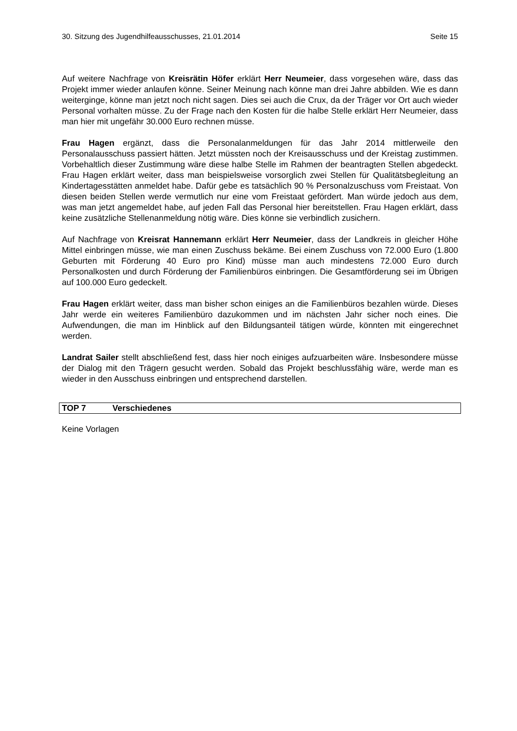30. Sitzung des Jugendhilfeausschusses, 21.01.2014 Seite 15
Auf weitere Nachfrage von Kreisrätin Höfer erklärt Herr Neumeier, dass vorgesehen wäre, dass das Projekt immer wieder anlaufen könne. Seiner Meinung nach könne man drei Jahre abbilden. Wie es dann weiterginge, könne man jetzt noch nicht sagen. Dies sei auch die Crux, da der Träger vor Ort auch wieder Personal vorhalten müsse. Zu der Frage nach den Kosten für die halbe Stelle erklärt Herr Neumeier, dass man hier mit ungefähr 30.000 Euro rechnen müsse.
Frau Hagen ergänzt, dass die Personalanmeldungen für das Jahr 2014 mittlerweile den Personalausschuss passiert hätten. Jetzt müssten noch der Kreisausschuss und der Kreistag zustimmen. Vorbehaltlich dieser Zustimmung wäre diese halbe Stelle im Rahmen der beantragten Stellen abgedeckt. Frau Hagen erklärt weiter, dass man beispielsweise vorsorglich zwei Stellen für Qualitätsbegleitung an Kindertagesstätten anmeldet habe. Dafür gebe es tatsächlich 90 % Personalzuschuss vom Freistaat. Von diesen beiden Stellen werde vermutlich nur eine vom Freistaat gefördert. Man würde jedoch aus dem, was man jetzt angemeldet habe, auf jeden Fall das Personal hier bereitstellen. Frau Hagen erklärt, dass keine zusätzliche Stellenanmeldung nötig wäre. Dies könne sie verbindlich zusichern.
Auf Nachfrage von Kreisrat Hannemann erklärt Herr Neumeier, dass der Landkreis in gleicher Höhe Mittel einbringen müsse, wie man einen Zuschuss bekäme. Bei einem Zuschuss von 72.000 Euro (1.800 Geburten mit Förderung 40 Euro pro Kind) müsse man auch mindestens 72.000 Euro durch Personalkosten und durch Förderung der Familienbüros einbringen. Die Gesamtförderung sei im Übrigen auf 100.000 Euro gedeckelt.
Frau Hagen erklärt weiter, dass man bisher schon einiges an die Familienbüros bezahlen würde. Dieses Jahr werde ein weiteres Familienbüro dazukommen und im nächsten Jahr sicher noch eines. Die Aufwendungen, die man im Hinblick auf den Bildungsanteil tätigen würde, könnten mit eingerechnet werden.
Landrat Sailer stellt abschließend fest, dass hier noch einiges aufzuarbeiten wäre. Insbesondere müsse der Dialog mit den Trägern gesucht werden. Sobald das Projekt beschlussfähig wäre, werde man es wieder in den Ausschuss einbringen und entsprechend darstellen.
TOP 7 Verschiedenes
Keine Vorlagen